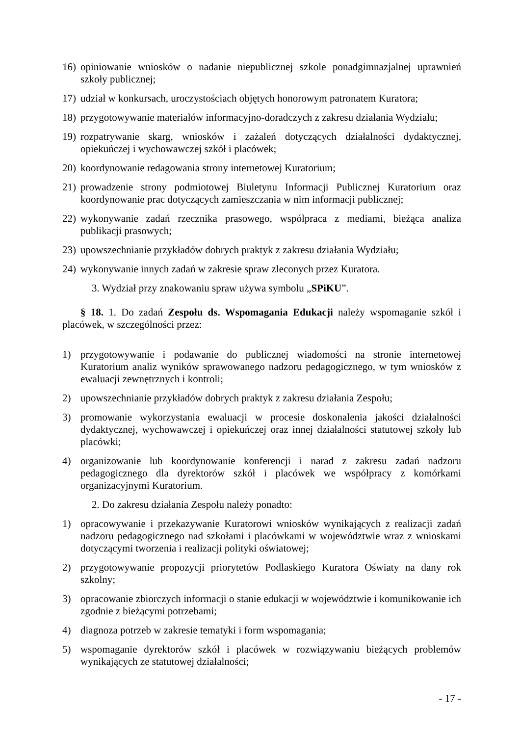16) opiniowanie wniosków o nadanie niepublicznej szkole ponadgimnazjalnej uprawnień szkoły publicznej;
17) udział w konkursach, uroczystościach objętych honorowym patronatem Kuratora;
18) przygotowywanie materiałów informacyjno-doradczych z zakresu działania Wydziału;
19) rozpatrywanie skarg, wniosków i zażaleń dotyczących działalności dydaktycznej, opiekuńczej i wychowawczej szkół i placówek;
20) koordynowanie redagowania strony internetowej Kuratorium;
21) prowadzenie strony podmiotowej Biuletynu Informacji Publicznej Kuratorium oraz koordynowanie prac dotyczących zamieszczania w nim informacji publicznej;
22) wykonywanie zadań rzecznika prasowego, współpraca z mediami, bieżąca analiza publikacji prasowych;
23) upowszechnianie przykładów dobrych praktyk z zakresu działania Wydziału;
24) wykonywanie innych zadań w zakresie spraw zleconych przez Kuratora.
3. Wydział przy znakowaniu spraw używa symbolu „SPiKU”.
§ 18. 1. Do zadań Zespołu ds. Wspomagania Edukacji należy wspomaganie szkół i placówek, w szczególności przez:
1) przygotowywanie i podawanie do publicznej wiadomości na stronie internetowej Kuratorium analiz wyników sprawowanego nadzoru pedagogicznego, w tym wniosków z ewaluacji zewnętrznych i kontroli;
2) upowszechnianie przykładów dobrych praktyk z zakresu działania Zespołu;
3) promowanie wykorzystania ewaluacji w procesie doskonalenia jakości działalności dydaktycznej, wychowawczej i opiekuńczej oraz innej działalności statutowej szkoły lub placówki;
4) organizowanie lub koordynowanie konferencji i narad z zakresu zadań nadzoru pedagogicznego dla dyrektorów szkół i placówek we współpracy z komórkami organizacyjnymi Kuratorium.
2. Do zakresu działania Zespołu należy ponadto:
1) opracowywanie i przekazywanie Kuratorowi wniosków wynikających z realizacji zadań nadzoru pedagogicznego nad szkołami i placówkami w województwie wraz z wnioskami dotyczącymi tworzenia i realizacji polityki oświatowej;
2) przygotowywanie propozycji priorytetów Podlaskiego Kuratora Oświaty na dany rok szkolny;
3) opracowanie zbiorczych informacji o stanie edukacji w województwie i komunikowanie ich zgodnie z bieżącymi potrzebami;
4) diagnoza potrzeb w zakresie tematyki i form wspomagania;
5) wspomaganie dyrektorów szkół i placówek w rozwiązywaniu bieżących problemów wynikających ze statutowej działalności;
- 17 -